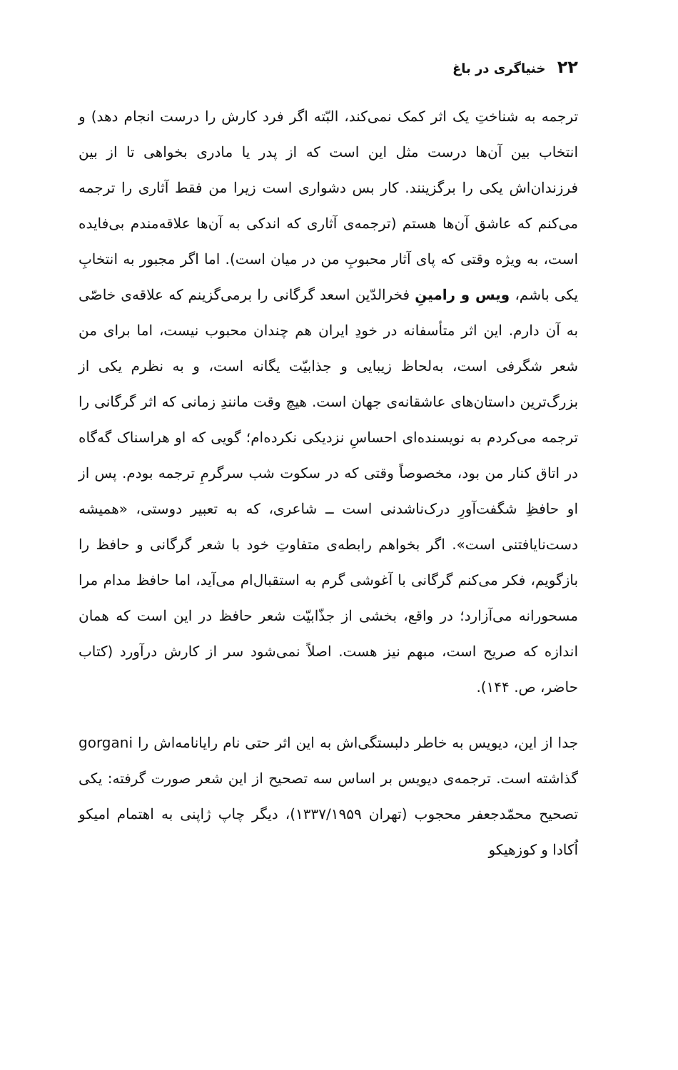۲۲ خنیاگری در باغ
ترجمه به شناختِ یک اثر کمک نمی‌کند، البّته اگر فرد کارش را درست انجام دهد) و انتخاب بین آن‌ها درست مثل این است که از پدر یا مادری بخواهی تا از بین فرزندان‌اش یکی را برگزینند. کار بس دشواری است زیرا من فقط آثاری را ترجمه می‌کنم که عاشق آن‌ها هستم (ترجمه‌ی آثاری که اندکی به آن‌ها علاقه‌مندم بی‌فایده است، به ویژه وقتی که پای آثار محبوبِ من در میان است). اما اگر مجبور به انتخابِ یکی باشم، ویس و رامینِ فخرالدّین اسعد گرگانی را برمی‌گزینم که علاقه‌ی خاصّی به آن دارم. این اثر متأسفانه در خودِ ایران هم چندان محبوب نیست، اما برای من شعر شگرفی است، به‌لحاظ زیبایی و جذابیّت یگانه است، و به نظرم یکی از بزرگ‌ترین داستان‌های عاشقانه‌ی جهان است. هیچ وقت مانندِ زمانی که اثر گرگانی را ترجمه می‌کردم به نویسنده‌ای احساسِ نزدیکی نکرده‌ام؛ گویی که او هراسناک گه‌گاه در اتاق کنار من بود، مخصوصاً وقتی که در سکوت شب سرگرمِ ترجمه بودم. پس از او حافظِ شگفت‌آورِ درک‌ناشدنی است ــ شاعری، که به تعبیر دوستی، «همیشه دست‌نایافتنی است». اگر بخواهم رابطه‌ی متفاوتِ خود با شعر گرگانی و حافظ را بازگویم، فکر می‌کنم گرگانی با آغوشی گرم به استقبال‌ام می‌آید، اما حافظ مدام مرا مسحورانه می‌آزارد؛ در واقع، بخشی از جذّابیّت شعر حافظ در این است که همان اندازه که صریح است، مبهم نیز هست. اصلاً نمی‌شود سر از کارش درآورد (کتاب حاضر، ص. ۱۴۴).
جدا از این، دیویس به خاطر دلبستگی‌اش به این اثر حتی نام رایانامه‌اش را gorgani گذاشته است. ترجمه‌ی دیویس بر اساس سه تصحیح از این شعر صورت گرفته: یکی تصحیح محمّدجعفر محجوب (تهران ۱۳۳۷/۱۹۵۹)، دیگر چاپ ژاپنی به اهتمام امیکو اُکادا و کوزهیکو